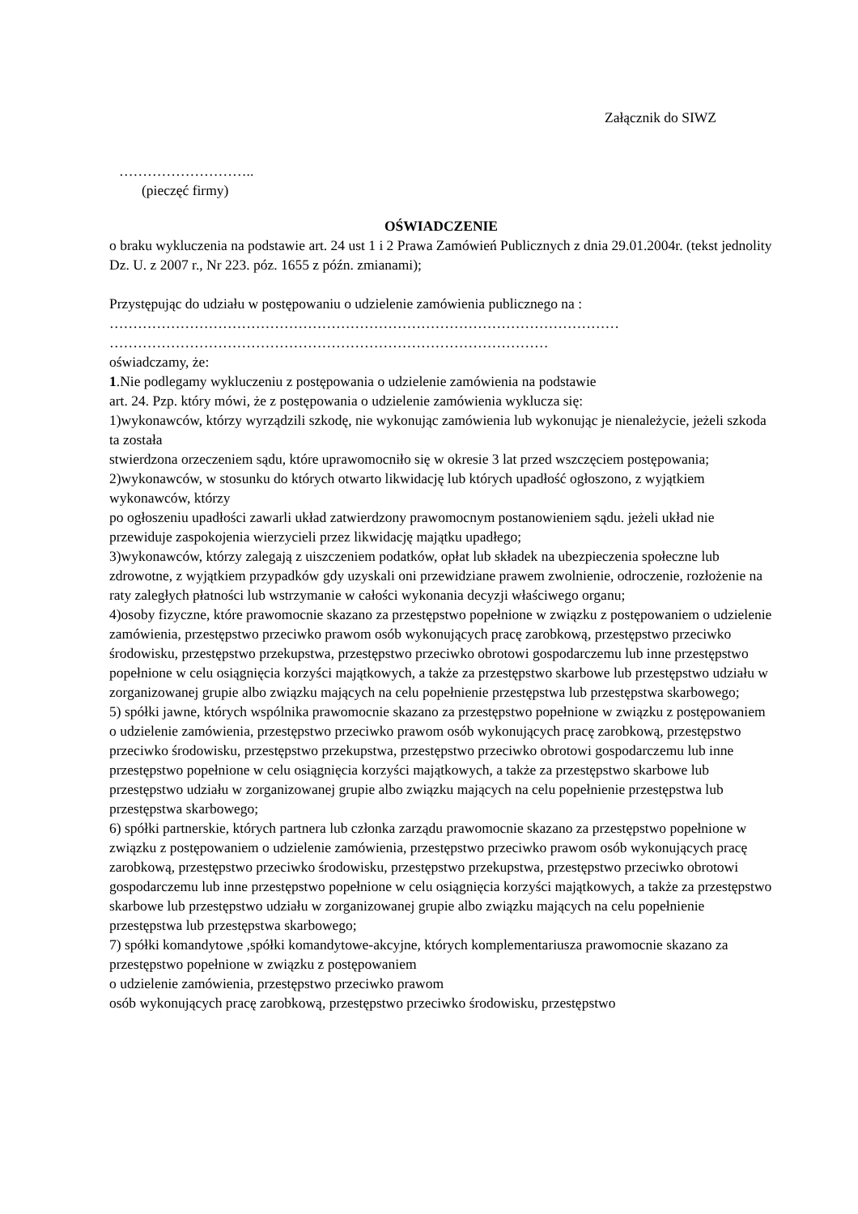Załącznik do SIWZ
………………………..
(pieczęć firmy)
OŚWIADCZENIE
o braku wykluczenia na podstawie art. 24 ust 1 i 2 Prawa Zamówień Publicznych z dnia 29.01.2004r. (tekst jednolity Dz. U. z 2007 r., Nr 223. póz. 1655 z późn. zmianami);
Przystępując do udziału w postępowaniu o udzielenie zamówienia publicznego na :
………………………………………………………………………………………………
…………………………………………………………………………………
oświadczamy, że:
1.Nie podlegamy wykluczeniu z postępowania o udzielenie zamówienia na podstawie
art. 24. Pzp. który mówi, że z postępowania o udzielenie zamówienia wyklucza się:
1)wykonawców, którzy wyrządzili szkodę, nie wykonując zamówienia lub wykonując je nienależycie, jeżeli szkoda ta została
stwierdzona orzeczeniem sądu, które uprawomocniło się w okresie 3 lat przed wszczęciem postępowania;
2)wykonawców, w stosunku do których otwarto likwidację lub których upadłość ogłoszono, z wyjątkiem wykonawców, którzy
po ogłoszeniu upadłości zawarli układ zatwierdzony prawomocnym postanowieniem sądu. jeżeli układ nie przewiduje zaspokojenia wierzycieli przez likwidację majątku upadłego;
3)wykonawców, którzy zalegają z uiszczeniem podatków, opłat lub składek na ubezpieczenia społeczne lub zdrowotne, z wyjątkiem przypadków gdy uzyskali oni przewidziane prawem zwolnienie, odroczenie, rozłożenie na raty zaległych płatności lub wstrzymanie w całości wykonania decyzji właściwego organu;
4)osoby fizyczne, które prawomocnie skazano za przestępstwo popełnione w związku z postępowaniem o udzielenie zamówienia, przestępstwo przeciwko prawom osób wykonujących pracę zarobkową, przestępstwo przeciwko środowisku, przestępstwo przekupstwa, przestępstwo przeciwko obrotowi gospodarczemu lub inne przestępstwo popełnione w celu osiągnięcia korzyści majątkowych, a także za przestępstwo skarbowe lub przestępstwo udziału w zorganizowanej grupie albo związku mających na celu popełnienie przestępstwa lub przestępstwa skarbowego;
5) spółki jawne, których wspólnika prawomocnie skazano za przestępstwo popełnione w związku z postępowaniem o udzielenie zamówienia, przestępstwo przeciwko prawom osób wykonujących pracę zarobkową, przestępstwo przeciwko środowisku, przestępstwo przekupstwa, przestępstwo przeciwko obrotowi gospodarczemu lub inne przestępstwo popełnione w celu osiągnięcia korzyści majątkowych, a także za przestępstwo skarbowe lub przestępstwo udziału w zorganizowanej grupie albo związku mających na celu popełnienie przestępstwa lub przestępstwa skarbowego;
6) spółki partnerskie, których partnera lub członka zarządu prawomocnie skazano za przestępstwo popełnione w związku z postępowaniem o udzielenie zamówienia, przestępstwo przeciwko prawom osób wykonujących pracę zarobkową, przestępstwo przeciwko środowisku, przestępstwo przekupstwa, przestępstwo przeciwko obrotowi gospodarczemu lub inne przestępstwo popełnione w celu osiągnięcia korzyści majątkowych, a także za przestępstwo skarbowe lub przestępstwo udziału w zorganizowanej grupie albo związku mających na celu popełnienie przestępstwa lub przestępstwa skarbowego;
7) spółki komandytowe ,spółki komandytowe-akcyjne, których komplementariusza prawomocnie skazano za przestępstwo popełnione w związku z postępowaniem
o udzielenie zamówienia, przestępstwo przeciwko prawom
osób wykonujących pracę zarobkową, przestępstwo przeciwko środowisku, przestępstwo